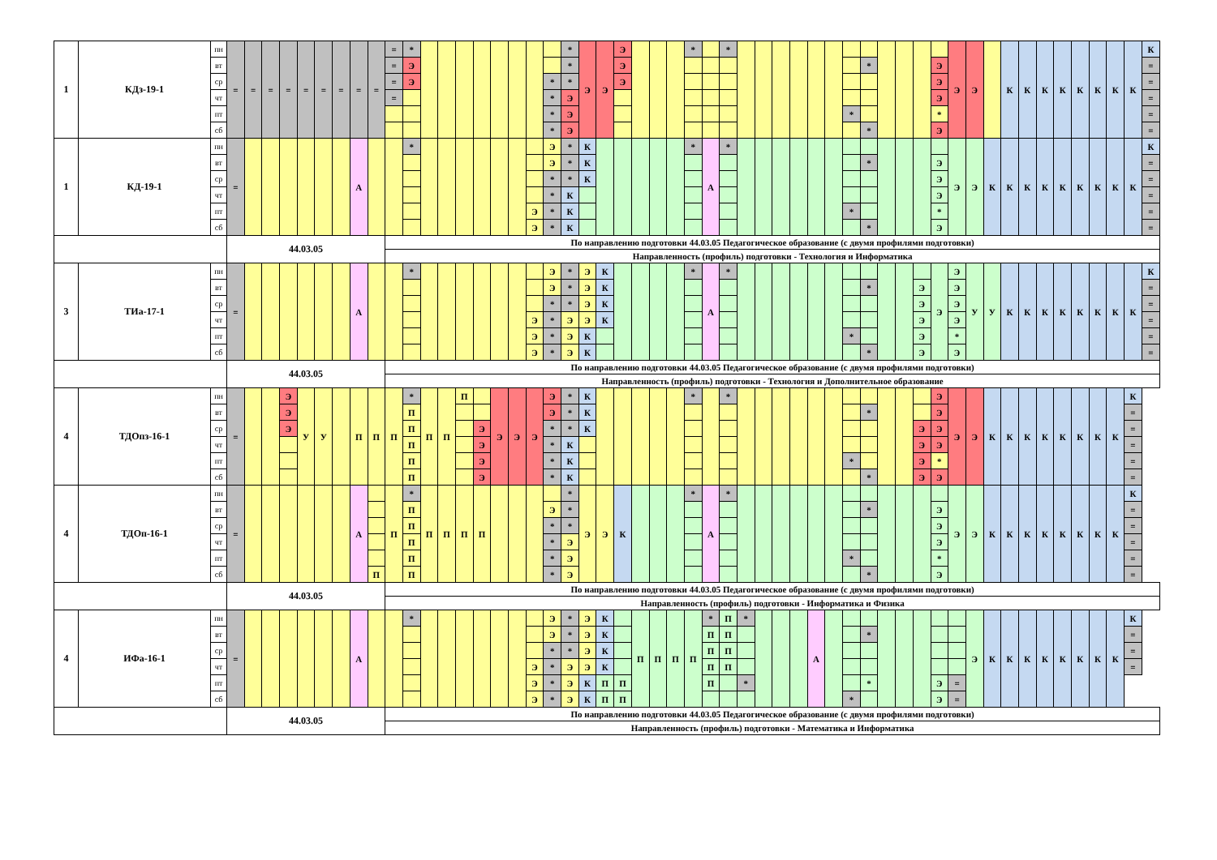| 1 | КДз-19-1 | пн | = | = | = | = | = | = | = | = | = | = | * | | | | | | | | | * | Э | Э | Э | | | | * | | * | | | | | | | | | | | | | Э | Э | | К | К | К | К | К | К | К | К | К |
| | | вт | | | | | | | | | | = | Э | | | | | | | | | * | | | Э | | | | | | | | | | | | | | * | | | | Э | | | | | | | | | | | | = |
| | | ср | | | | | | | | | | = | Э | | | | | | | | * | * | | | Э | | | | | | | | | | | | | | | | | | Э | | | | | | | | | | | | = |
| | | чт | | | | | | | | | | = | | | | | | | | | * | Э | | | | | | | | | | | | | | | | | | | | | Э | | | | | | | | | | | | = |
| | | пт | | | | | | | | | | | | | | | | | | | * | Э | | | | | | | | | | | | | | | | * | | | | | * | | | | | | | | | | | | = |
| | | сб | | | | | | | | | | | | | | | | | | | * | Э | | | | | | | | | | | | | | | | | * | | | | Э | | | | | | | | | | | | = |
| 1 | КД-19-1 | пн | = | | | | | | | А | | | * | | | | | | | | Э | * | К | | | | | | * | А | * | | | | | | | | | | | | | Э | Э | К | К | К | К | К | К | К | К | К | К |
| | | вт | | | | | | | | | | | | | | | | | | | Э | * | К | | | | | | | | | | | | | | | | * | | | | Э | | | | | | | | | | | | = |
| | | ср | | | | | | | | | | | | | | | | | | | * | * | К | | | | | | | | | | | | | | | | | | | | Э | | | | | | | | | | | | = |
| | | чт | | | | | | | | | | | | | | | | | | | * | К | | | | | | | | | | | | | | | | | | | | | Э | | | | | | | | | | | | = |
| | | пт | | | | | | | | | | | | | | | | | | Э | * | К | | | | | | | | | | | | | | | | * | | | | | * | | | | | | | | | | | | = |
| | | сб | | | | | | | | | | | | | | | | | | Э | * | К | | | | | | | | | | | | | | | | | * | | | | Э | | | | | | | | | | | | = |
| | | | 44.03.05 | | | | | | | | | По направлению подготовки 44.03.05 Педагогическое образование (с двумя профилями подготовки) | | | | | | | | | | | | | | | | | | | | | | | | | | | | | | | | | | | | | | | | | | | |
| | | | | | | | | | | | | Направленность (профиль) подготовки - Технология и Информатика | | | | | | | | | | | | | | | | | | | | | | | | | | | | | | | | | | | | | | | | | | | |
| 3 | ТИа-17-1 | пн | = | | | | | | | А | | | * | | | | | | | | Э | * | Э | К | | | | | * | А | * | | | | | | | | | | | | Э | Э | У | У | К | К | К | К | К | К | К | К | К |
| | | вт | | | | | | | | | | | | | | | | | | | Э | * | Э | К | | | | | | | | | | | | | | | * | | | Э | | Э | | | | | | | | | | | = |
| | | ср | | | | | | | | | | | | | | | | | | | * | * | Э | К | | | | | | | | | | | | | | | | | | Э | | Э | | | | | | | | | | | = |
| | | чт | | | | | | | | | | | | | | | | | | Э | * | Э | Э | К | | | | | | | | | | | | | | | | | | Э | | Э | | | | | | | | | | | = |
| | | пт | | | | | | | | | | | | | | | | | | Э | * | Э | К | | | | | | | | | | | | | | | * | | | | Э | | * | | | | | | | | | | | = |
| | | сб | | | | | | | | | | | | | | | | | | Э | * | Э | К | | | | | | | | | | | | | | | | * | | | Э | | Э | | | | | | | | | | | = |
| | | | 44.03.05 | | | | | | | | | По направлению подготовки 44.03.05 Педагогическое образование (с двумя профилями подготовки) | | | | | | | | | | | | | | | | | | | | | | | | | | | | | | | | | | | | | | | | | | | |
| | | | | | | | | | | | | Направленность (профиль) подготовки - Технология и Дополнительное образование | | | | | | | | | | | | | | | | | | | | | | | | | | | | | | | | | | | | | | | | | | | |
| 4 | ТДОпз-16-1 | пн | = | | | Э | У | У | | П | П | П | * | П | П | П | | Э | Э | Э | Э | * | К | | | | | | * | | * | | | | | | | | | | | | Э | Э | Э | К | К | К | К | К | К | К | К | К | |
| | | вт | | | | Э | | | | | | | П | | | | | | | | Э | * | К | | | | | | | | | | | | | | | | * | | | | Э | | | | | | | | | | | = | |
| | | ср | | | | Э | | | | | | | П | | | | Э | | | | * | * | К | | | | | | | | | | | | | | | | | | | Э | Э | | | | | | | | | | | = | |
| | | чт | | | | | | | | | | | П | | | | Э | | | | * | К | | | | | | | | | | | | | | | | | | | | Э | Э | | | | | | | | | | | = | |
| | | пт | | | | | | | | | | | П | | | | Э | | | | * | К | | | | | | | | | | | | | | | | * | | | | Э | * | | | | | | | | | | | = | |
| | | сб | | | | | | | | | | | П | | | | Э | | | | * | К | | | | | | | | | | | | | | | | | * | | | Э | Э | | | | | | | | | | | = | |
| 4 | ТДОп-16-1 | пн | = | | | | | | | А | | П | * | П | П | П | П | | | | | * | Э | Э | К | | | | * | А | * | | | | | | | | | | | | | Э | Э | К | К | К | К | К | К | К | К | К | |
| | | вт | | | | | | | | | | | П | | | | | | | | Э | * | | | | | | | | | | | | | | | | | * | | | | Э | | | | | | | | | | | = | |
| | | ср | | | | | | | | | | | П | | | | | | | | * | * | | | | | | | | | | | | | | | | | | | | | Э | | | | | | | | | | | = | |
| | | чт | | | | | | | | | | | П | | | | | | | | * | Э | | | | | | | | | | | | | | | | | | | | | Э | | | | | | | | | | | = | |
| | | пт | | | | | | | | | | | П | | | | | | | | * | Э | | | | | | | | | | | | | | | | * | | | | | * | | | | | | | | | | | = | |
| | | сб | | | | | | | | | П | | П | | | | | | | | * | Э | | | | | | | | | | | | | | | | | * | | | | Э | | | | | | | | | | | = | |
| | | | 44.03.05 | | | | | | | | | По направлению подготовки 44.03.05 Педагогическое образование (с двумя профилями подготовки) | | | | | | | | | | | | | | | | | | | | | | | | | | | | | | | | | | | | | | | | | | | |
| | | | | | | | | | | | | Направленность (профиль) подготовки - Информатика и Физика | | | | | | | | | | | | | | | | | | | | | | | | | | | | | | | | | | | | | | | | | | | |
| 4 | ИФа-16-1 | пн | = | | | | | | | А | | | * | | | | | | | | Э | * | Э | К | | П | П | П | П | * | П | * | | | | А | | | | | | | | | Э | К | К | К | К | К | К | К | К | К | |
| | | вт | | | | | | | | | | | | | | | | | | | Э | * | Э | К | | | | | | П | П | | | | | | | | * | | | | | | | | | | | | | | | = | |
| | | ср | | | | | | | | | | | | | | | | | | | * | * | Э | К | | | | | | П | П | | | | | | | | | | | | | | | | | | | | | | | = | |
| | | чт | | | | | | | | | | | | | | | | | | Э | * | Э | Э | К | | | | | | П | П | | | | | | | | | | | | | | | | | | | | | | | = | |
| | | пт | | | | | | | | | | | | | | | | | | Э | * | Э | К | П | П | | | | | П | | * | | | | | | | * | | | | Э | = | | | | | | | | | | | |
| | | сб | | | | | | | | | | | | | | | | | | Э | * | Э | К | П | П | | | | | | | | | | | | | * | | | | | Э | = | | | | | | | | | | | |
| | | | 44.03.05 | | | | | | | | | По направлению подготовки 44.03.05 Педагогическое образование (с двумя профилями подготовки) | | | | | | | | | | | | | | | | | | | | | | | | | | | | | | | | | | | | | | | | | | | |
| | | | | | | | | | | | | Направленность (профиль) подготовки - Математика и Информатика | | | | | | | | | | | | | | | | | | | | | | | | | | | | | | | | | | | | | | | | | | | |